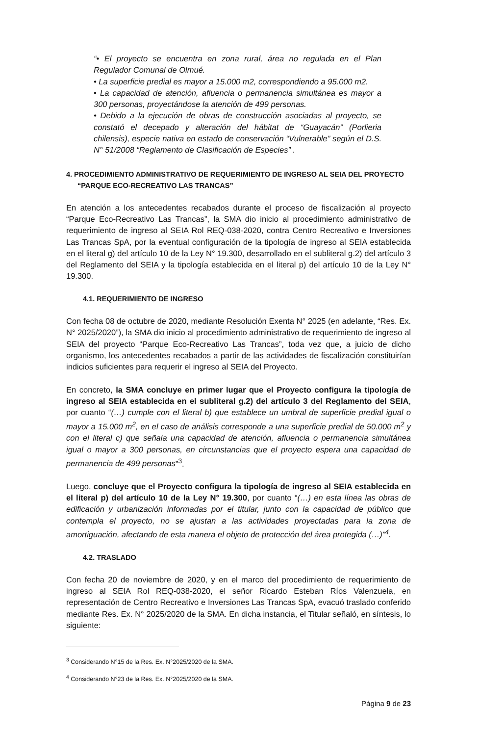“• El proyecto se encuentra en zona rural, área no regulada en el Plan Regulador Comunal de Olmué.
• La superficie predial es mayor a 15.000 m2, correspondiendo a 95.000 m2.
• La capacidad de atención, afluencia o permanencia simultánea es mayor a 300 personas, proyectándose la atención de 499 personas.
• Debido a la ejecución de obras de construcción asociadas al proyecto, se constató el decepado y alteración del hábitat de “Guayacán” (Porlieria chilensis), especie nativa en estado de conservación “Vulnerable” según el D.S. N° 51/2008 “Reglamento de Clasificación de Especies” .
4. PROCEDIMIENTO ADMINISTRATIVO DE REQUERIMIENTO DE INGRESO AL SEIA DEL PROYECTO “PARQUE ECO-RECREATIVO LAS TRANCAS”
En atención a los antecedentes recabados durante el proceso de fiscalización al proyecto “Parque Eco-Recreativo Las Trancas”, la SMA dio inicio al procedimiento administrativo de requerimiento de ingreso al SEIA Rol REQ-038-2020, contra Centro Recreativo e Inversiones Las Trancas SpA, por la eventual configuración de la tipología de ingreso al SEIA establecida en el literal g) del artículo 10 de la Ley N° 19.300, desarrollado en el subliteral g.2) del artículo 3 del Reglamento del SEIA y la tipología establecida en el literal p) del artículo 10 de la Ley N° 19.300.
4.1. REQUERIMIENTO DE INGRESO
Con fecha 08 de octubre de 2020, mediante Resolución Exenta N° 2025 (en adelante, “Res. Ex. N° 2025/2020”), la SMA dio inicio al procedimiento administrativo de requerimiento de ingreso al SEIA del proyecto “Parque Eco-Recreativo Las Trancas”, toda vez que, a juicio de dicho organismo, los antecedentes recabados a partir de las actividades de fiscalización constituirían indicios suficientes para requerir el ingreso al SEIA del Proyecto.
En concreto, la SMA concluye en primer lugar que el Proyecto configura la tipología de ingreso al SEIA establecida en el subliteral g.2) del artículo 3 del Reglamento del SEIA, por cuanto “(…) cumple con el literal b) que establece un umbral de superficie predial igual o mayor a 15.000 m<sup>2</sup>, en el caso de análisis corresponde a una superficie predial de 50.000 m<sup>2</sup> y con el literal c) que señala una capacidad de atención, afluencia o permanencia simultánea igual o mayor a 300 personas, en circunstancias que el proyecto espera una capacidad de permanencia de 499 personas”<sup>3</sup>.
Luego, concluye que el Proyecto configura la tipología de ingreso al SEIA establecida en el literal p) del artículo 10 de la Ley N° 19.300, por cuanto “(…) en esta línea las obras de edificación y urbanización informadas por el titular, junto con la capacidad de público que contempla el proyecto, no se ajustan a las actividades proyectadas para la zona de amortiguación, afectando de esta manera el objeto de protección del área protegida (…)”<sup>4</sup>.
4.2. TRASLADO
Con fecha 20 de noviembre de 2020, y en el marco del procedimiento de requerimiento de ingreso al SEIA Rol REQ-038-2020, el señor Ricardo Esteban Ríos Valenzuela, en representación de Centro Recreativo e Inversiones Las Trancas SpA, evacuó traslado conferido mediante Res. Ex. N° 2025/2020 de la SMA. En dicha instancia, el Titular señaló, en síntesis, lo siguiente:
<sup>3</sup> Considerando N°15 de la Res. Ex. N°2025/2020 de la SMA.
<sup>4</sup> Considerando N°23 de la Res. Ex. N°2025/2020 de la SMA.
Página 9 de 23